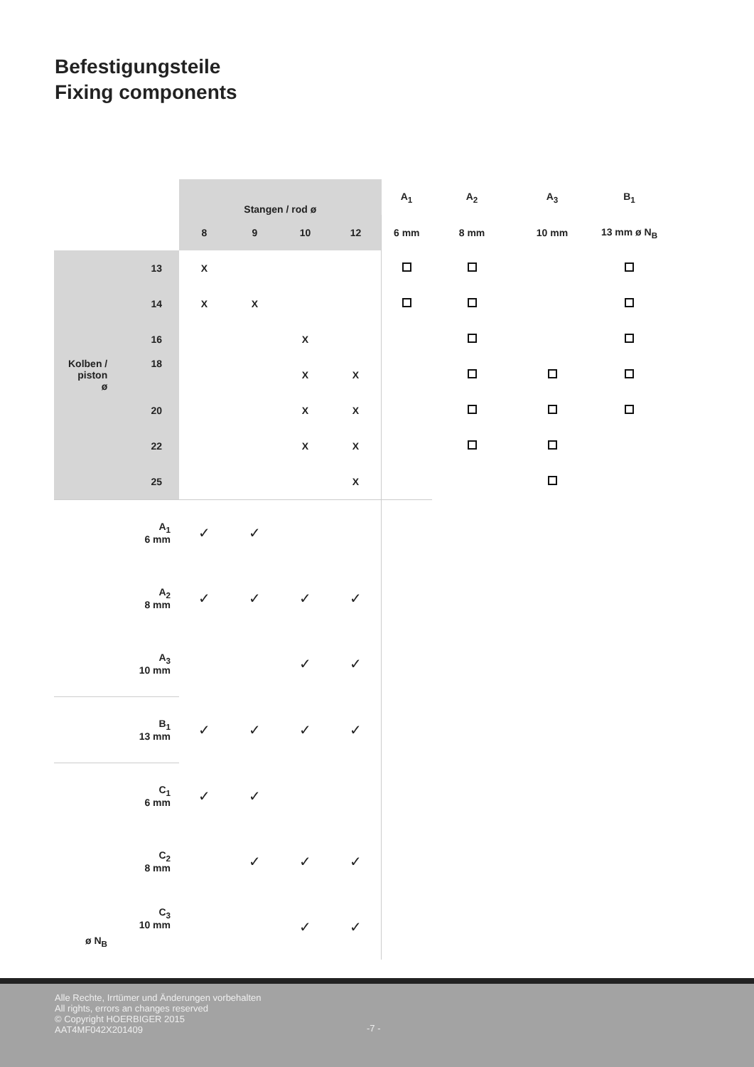Befestigungsteile
Fixing components
| | Stangen / rod ø | | | | A<sub>1</sub> | A<sub>2</sub> | A<sub>3</sub> | B<sub>1</sub> |
| --- | --- | --- | --- | --- | --- | --- | --- | --- |
| | 8 | 9 | 10 | 12 | 6 mm | 8 mm | 10 mm | 13 mm ø N<sub>B</sub> |
| 13 | X | | | | | | | |
| 14 | X | X | | | | | | |
| 16 | | | X | | | | | |
| Kolben / piston ø 18 | | | X | X | | | | |
| 20 | | | X | X | | | | |
| 22 | | | X | X | | | | |
| 25 | | | | X | | | | |
| A<sub>1</sub> 6 mm | ✓ | ✓ | | | | | | |
| A<sub>2</sub> 8 mm | ✓ | ✓ | ✓ | ✓ | | | | |
| A<sub>3</sub> 10 mm | | | ✓ | ✓ | | | | |
| B<sub>1</sub> 13 mm | ✓ | ✓ | ✓ | ✓ | | | | |
| C<sub>1</sub> 6 mm | ✓ | ✓ | | | | | | |
| C<sub>2</sub> 8 mm | | ✓ | ✓ | ✓ | | | | |
| ø N<sub>B</sub> C<sub>3</sub> 10 mm | | | ✓ | ✓ | | | | |
Alle Rechte, Irrtümer und Änderungen vorbehalten
All rights, errors an changes reserved
© Copyright HOERBIGER 2015
AAT4MF042X201409
-7 -